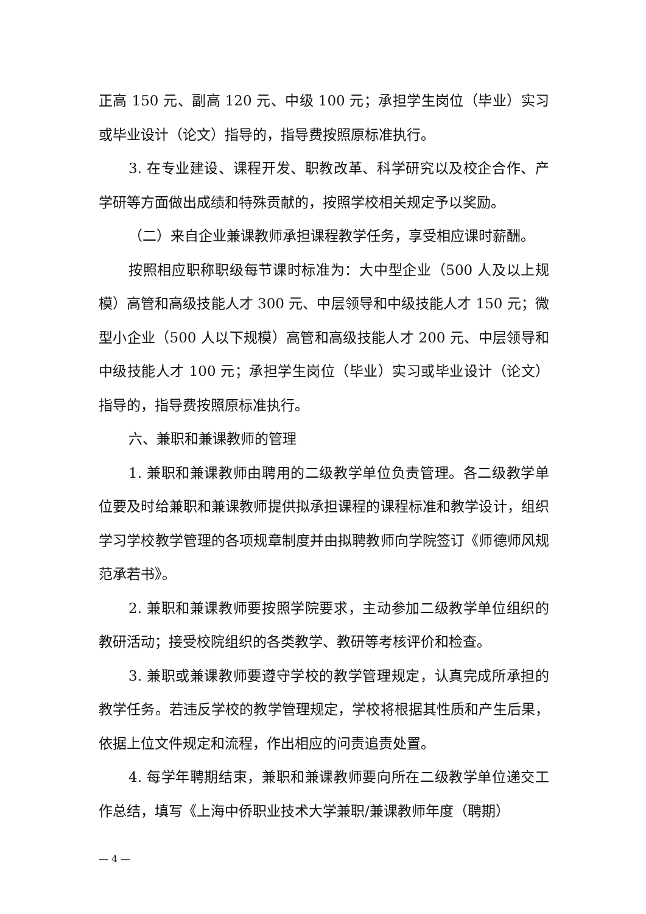正高 150 元、副高 120 元、中级 100 元；承担学生岗位（毕业）实习或毕业设计（论文）指导的，指导费按照原标准执行。
3. 在专业建设、课程开发、职教改革、科学研究以及校企合作、产学研等方面做出成绩和特殊贡献的，按照学校相关规定予以奖励。
（二）来自企业兼课教师承担课程教学任务，享受相应课时薪酬。
按照相应职称职级每节课时标准为：大中型企业（500 人及以上规模）高管和高级技能人才 300 元、中层领导和中级技能人才 150 元；微型小企业（500 人以下规模）高管和高级技能人才 200 元、中层领导和中级技能人才 100 元；承担学生岗位（毕业）实习或毕业设计（论文）指导的，指导费按照原标准执行。
六、兼职和兼课教师的管理
1. 兼职和兼课教师由聘用的二级教学单位负责管理。各二级教学单位要及时给兼职和兼课教师提供拟承担课程的课程标准和教学设计，组织学习学校教学管理的各项规章制度并由拟聘教师向学院签订《师德师风规范承若书》。
2. 兼职和兼课教师要按照学院要求，主动参加二级教学单位组织的教研活动；接受校院组织的各类教学、教研等考核评价和检查。
3. 兼职或兼课教师要遵守学校的教学管理规定，认真完成所承担的教学任务。若违反学校的教学管理规定，学校将根据其性质和产生后果，依据上位文件规定和流程，作出相应的问责追责处置。
4. 每学年聘期结束，兼职和兼课教师要向所在二级教学单位递交工作总结，填写《上海中侨职业技术大学兼职/兼课教师年度（聘期）
— 4 —